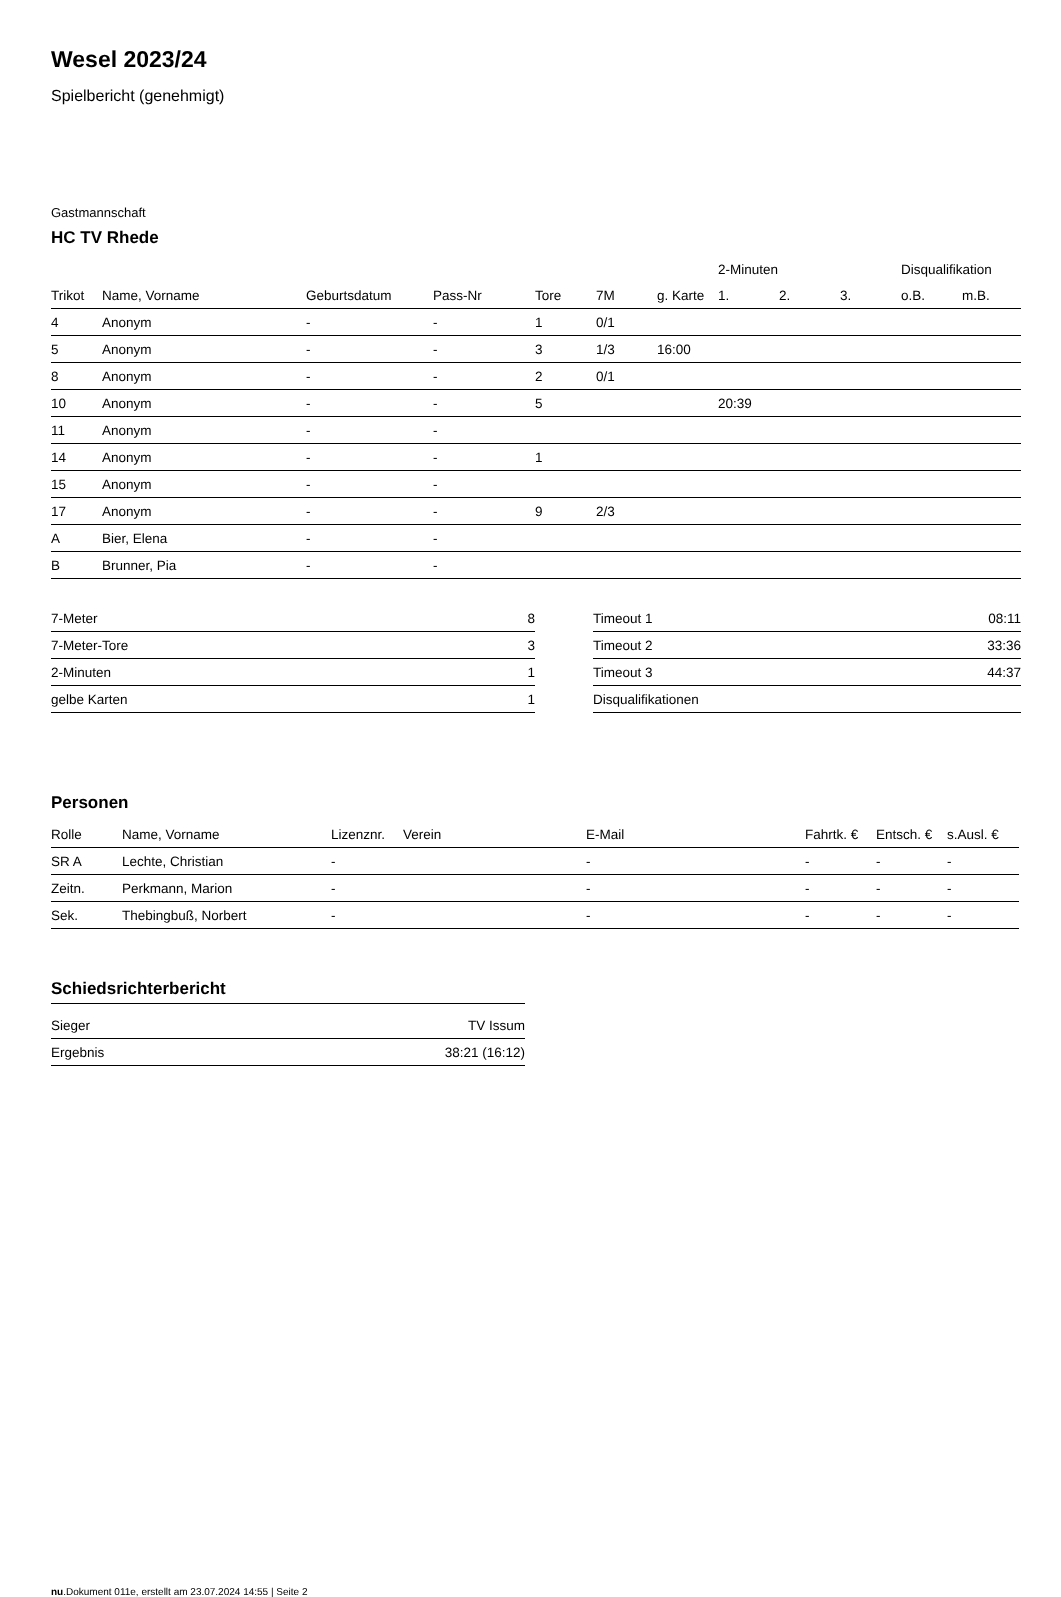Wesel 2023/24
Spielbericht (genehmigt)
Gastmannschaft
HC TV Rhede
| | | | | | | | 2-Minuten | | | Disqualifikation | |
| --- | --- | --- | --- | --- | --- | --- | --- | --- | --- | --- | --- |
| Trikot | Name, Vorname | Geburtsdatum | Pass-Nr | Tore | 7M | g. Karte | 1. | 2. | 3. | o.B. | m.B. |
| 4 | Anonym | - | - | 1 | 0/1 | | | | | | |
| 5 | Anonym | - | - | 3 | 1/3 | 16:00 | | | | | |
| 8 | Anonym | - | - | 2 | 0/1 | | | | | | |
| 10 | Anonym | - | - | 5 | | | 20:39 | | | | |
| 11 | Anonym | - | - | | | | | | | | |
| 14 | Anonym | - | - | 1 | | | | | | | |
| 15 | Anonym | - | - | | | | | | | | |
| 17 | Anonym | - | - | 9 | 2/3 | | | | | | |
| A | Bier, Elena | - | - | | | | | | | | |
| B | Brunner, Pia | - | - | | | | | | | | |
| 7-Meter | 8 |
| 7-Meter-Tore | 3 |
| 2-Minuten | 1 |
| gelbe Karten | 1 |
| Timeout 1 | 08:11 |
| Timeout 2 | 33:36 |
| Timeout 3 | 44:37 |
| Disqualifikationen | |
Personen
| Rolle | Name, Vorname | Lizenznr. | Verein | E-Mail | Fahrtk. € | Entsch. € | s.Ausl. € |
| --- | --- | --- | --- | --- | --- | --- | --- |
| SR A | Lechte, Christian | - | | - | - | - | - |
| Zeitn. | Perkmann, Marion | - | | - | - | - | - |
| Sek. | Thebingbuß, Norbert | - | | - | - | - | - |
Schiedsrichterbericht
| Sieger | TV Issum |
| Ergebnis | 38:21 (16:12) |
nu.Dokument 011e, erstellt am 23.07.2024 14:55 | Seite 2